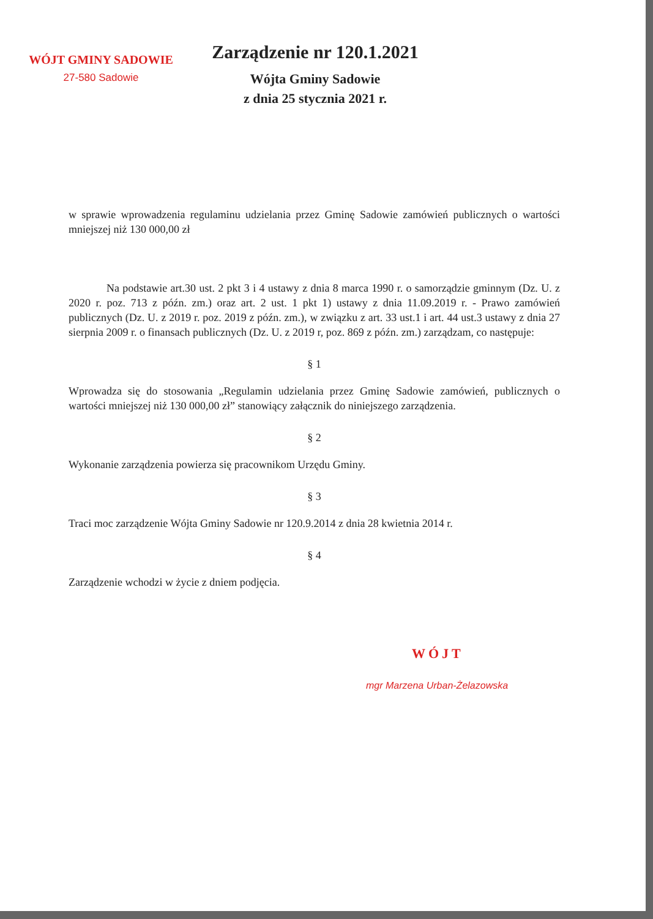WÓJT GMINY SADOWIE
27-580 Sadowie
Zarządzenie nr 120.1.2021
Wójta Gminy Sadowie
z dnia 25 stycznia 2021 r.
w sprawie wprowadzenia regulaminu udzielania przez Gminę Sadowie zamówień publicznych o wartości mniejszej niż 130 000,00 zł
Na podstawie art.30 ust. 2 pkt 3 i 4 ustawy z dnia 8 marca 1990 r. o samorządzie gminnym (Dz. U. z 2020 r. poz. 713 z późn. zm.) oraz art. 2 ust. 1 pkt 1) ustawy z dnia 11.09.2019 r. - Prawo zamówień publicznych (Dz. U. z 2019 r. poz. 2019 z późn. zm.), w związku z art. 33 ust.1 i art. 44 ust.3 ustawy z dnia 27 sierpnia 2009 r. o finansach publicznych (Dz. U. z 2019 r, poz. 869 z późn. zm.) zarządzam, co następuje:
§ 1
Wprowadza się do stosowania „Regulamin udzielania przez Gminę Sadowie zamówień, publicznych o wartości mniejszej niż 130 000,00 zł” stanowiący załącznik do niniejszego zarządzenia.
§ 2
Wykonanie zarządzenia powierza się pracownikom Urzędu Gminy.
§ 3
Traci moc zarządzenie Wójta Gminy Sadowie nr 120.9.2014 z dnia 28 kwietnia 2014 r.
§ 4
Zarządzenie wchodzi w życie z dniem podjęcia.
WÓJT
mgr Marzena Urban-Żelazowska